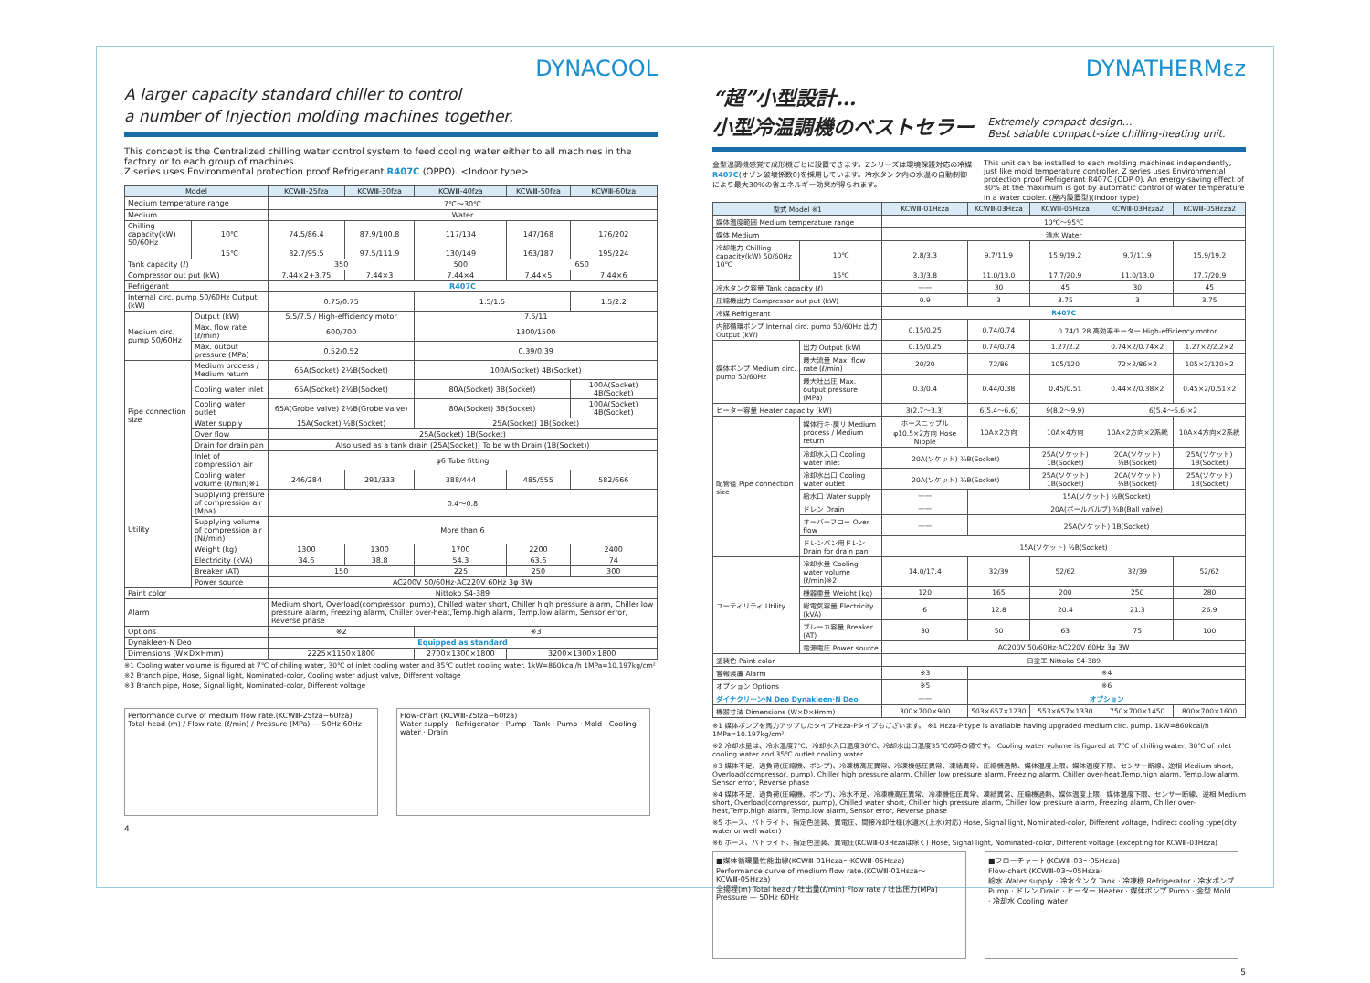DYNACOOL
A larger capacity standard chiller to control
a number of Injection molding machines together.
This concept is the Centralized chilling water control system to feed cooling water either to all machines in the factory or to each group of machines.
Z series uses Environmental protection proof Refrigerant R407C (OPPO). <Indoor type>
| Model | | KCWⅢ-25fza | KCWⅢ-30fza | KCWⅢ-40fza | KCWⅢ-50fza | KCWⅢ-60fza |
| --- | --- | --- | --- | --- | --- | --- |
| Medium temperature range | | 7℃〜30℃ | | | | |
| Medium | | Water | | | | |
| Chilling capacity(kW) 50/60Hz | 10℃ | 74.5/86.4 | 87.9/100.8 | 117/134 | 147/168 | 176/202 |
| | 15℃ | 82.7/95.5 | 97.5/111.9 | 130/149 | 163/187 | 195/224 |
| Tank capacity (ℓ) | | 350 | | 500 | 650 | |
| Compressor out put (kW) | | 7.44×2+3.75 | 7.44×3 | 7.44×4 | 7.44×5 | 7.44×6 |
| Refrigerant | | R407C | | | | |
| Internal circ. pump 50/60Hz Output (kW) | | 0.75/0.75 | | 1.5/1.5 | | 1.5/2.2 |
| Medium circ. pump 50/60Hz | Output (kW) | 5.5/7.5 / High-efficiency motor | | 7.5/11 | | |
| | Max. flow rate (ℓ/min) | 600/700 | | 1300/1500 | | |
| | Max. output pressure (MPa) | 0.52/0.52 | | 0.39/0.39 | | |
| Pipe connection size | Medium process / Medium return | 65A(Socket) 2½B(Socket) | | 100A(Socket) 4B(Socket) | | |
| | Cooling water inlet | 65A(Socket) 2½B(Socket) | | 80A(Socket) 3B(Socket) | | 100A(Socket) 4B(Socket) |
| | Cooling water outlet | 65A(Grobe valve) 2½B(Grobe valve) | | 80A(Socket) 3B(Socket) | | 100A(Socket) 4B(Socket) |
| | Water supply | 15A(Socket) ½B(Socket) | | 25A(Socket) 1B(Socket) | | |
| | Over flow | 25A(Socket) 1B(Socket) | | | | |
| | Drain for drain pan | Also used as a tank drain (25A(Socket)) To be with Drain (1B(Socket)) | | | | |
| | Inlet of compression air | φ6 Tube fitting | | | | |
| Utility | Cooling water volume (ℓ/min)※1 | 246/284 | 291/333 | 388/444 | 485/555 | 582/666 |
| | Supplying pressure of compression air (Mpa) | 0.4〜0.8 | | | | |
| | Supplying volume of compression air (Nℓ/min) | More than 6 | | | | |
| | Weight (kg) | 1300 | 1300 | 1700 | 2200 | 2400 |
| | Electricity (kVA) | 34.6 | 38.8 | 54.3 | 63.6 | 74 |
| | Breaker (AT) | 150 | | 225 | 250 | 300 |
| | Power source | AC200V 50/60Hz·AC220V 60Hz 3φ 3W | | | | |
| Paint color | | Nittoko S4-389 | | | | |
| Alarm | | Medium short, Overload(compressor, pump), Chilled water short, Chiller high pressure alarm, Chiller low pressure alarm, Freezing alarm, Chiller over-heat,Temp.high alarm, Temp.low alarm, Sensor error, Reverse phase | | | | |
| Options | | ※2 | | ※3 | | |
| Dynakleen·N Deo | | Equipped as standard | | | | |
| Dimensions (W×D×Hmm) | | 2225×1150×1800 | | 2700×1300×1800 | 3200×1300×1800 | |
※1 Cooling water volume is figured at 7℃ of chiling water, 30℃ of inlet cooling water and 35℃ outlet cooling water. 1kW=860kcal/h 1MPa=10.197kg/cm²
※2 Branch pipe, Hose, Signal light, Nominated-color, Cooling water adjust valve, Different voltage
※3 Branch pipe, Hose, Signal light, Nominated-color, Different voltage
Performance curve of medium flow rate.(KCWⅢ-25fza~60fza)
Total head (m) / Flow rate (ℓ/min) / Pressure (MPa) — 50Hz 60Hz
Flow-chart (KCWⅢ-25fza~60fza)
Water supply · Refrigerator · Pump · Tank · Pump · Mold · Cooling water · Drain
4
DYNATHERMεz
“超”小型設計…
小型冷温調機のベストセラー
Extremely compact design…
Best salable compact-size chilling-heating unit.
金型温調機感覚で成形機ごとに設置できます。Zシリーズは環境保護対応の冷媒R407C(オゾン破壊係数0)を採用しています。冷水タンク内の水温の自動制御により最大30%の省エネルギー効果が得られます。
This unit can be installed to each molding machines independently, just like mold temperature controller. Z series uses Environmental protection proof Refrigerant R407C (ODP 0). An energy-saving effect of 30% at the maximum is got by automatic control of water temperature in a water cooler. (屋内設置型)(Indoor type)
| 型式 Model ※1 | | KCWⅢ-01Hεza | KCWⅢ-03Hεza | KCWⅢ-05Hεza | KCWⅢ-03Hεza2 | KCWⅢ-05Hεza2 |
| --- | --- | --- | --- | --- | --- | --- |
| 媒体温度範囲 Medium temperature range | | 10℃〜95℃ | | | | |
| 媒体 Medium | | 清水 Water | | | | |
| 冷却能力 Chilling capacity(kW) 50/60Hz 10℃ | 10℃ | 2.8/3.3 | 9.7/11.9 | 15.9/19.2 | 9.7/11.9 | 15.9/19.2 |
| | 15℃ | 3.3/3.8 | 11.0/13.0 | 17.7/20.9 | 11.0/13.0 | 17.7/20.9 |
| 冷水タンク容量 Tank capacity (ℓ) | | —— | 30 | 45 | 30 | 45 |
| 圧縮機出力 Compressor out put (kW) | | 0.9 | 3 | 3.75 | 3 | 3.75 |
| 冷媒 Refrigerant | | R407C | | | | |
| 内部循環ポンプ Internal circ. pump 50/60Hz 出力 Output (kW) | | 0.15/0.25 | 0.74/0.74 | 0.74/1.28 高効率モーター High-efficiency motor | | |
| 媒体ポンプ Medium circ. pump 50/60Hz | 出力 Output (kW) | 0.15/0.25 | 0.74/0.74 | 1.27/2.2 | 0.74×2/0.74×2 | 1.27×2/2.2×2 |
| | 最大流量 Max. flow rate (ℓ/min) | 20/20 | 72/86 | 105/120 | 72×2/86×2 | 105×2/120×2 |
| | 最大吐出圧 Max. output pressure (MPa) | 0.3/0.4 | 0.44/0.38 | 0.45/0.51 | 0.44×2/0.38×2 | 0.45×2/0.51×2 |
| ヒーター容量 Heater capacity (kW) | | 3(2.7〜3.3) | 6(5.4〜6.6) | 9(8.2〜9.9) | 6(5.4〜6.6)×2 | |
| 配管径 Pipe connection size | 媒体行キ·戻リ Medium process / Medium return | ホースニップル φ10.5×2方向 Hose Nipple | 10A×2方向 | 10A×4方向 | 10A×2方向×2系統 | 10A×4方向×2系統 |
| | 冷却水入口 Cooling water inlet | 20A(ソケット) ¾B(Socket) | | 25A(ソケット) 1B(Socket) | 20A(ソケット) ¾B(Socket) | 25A(ソケット) 1B(Socket) |
| | 冷却水出口 Cooling water outlet | 20A(ソケット) ¾B(Socket) | | 25A(ソケット) 1B(Socket) | 20A(ソケット) ¾B(Socket) | 25A(ソケット) 1B(Socket) |
| | 給水口 Water supply | —— | 15A(ソケット) ½B(Socket) | | | |
| | ドレン Drain | —— | 20A(ボールバルブ) ¾B(Ball valve) | | | |
| | オーバーフロー Over flow | —— | 25A(ソケット) 1B(Socket) | | | |
| | ドレンパン用ドレン Drain for drain pan | 15A(ソケット) ½B(Socket) | | | | |
| ユーティリティ Utility | 冷却水量 Cooling water volume (ℓ/min)※2 | 14.0/17.4 | 32/39 | 52/62 | 32/39 | 52/62 |
| | 機器重量 Weight (kg) | 120 | 165 | 200 | 250 | 280 |
| | 総電気容量 Electricity (kVA) | 6 | 12.8 | 20.4 | 21.3 | 26.9 |
| | ブレーカ容量 Breaker (AT) | 30 | 50 | 63 | 75 | 100 |
| | 電源電圧 Power source | AC200V 50/60Hz·AC220V 60Hz 3φ 3W | | | | |
| 塗装色 Paint color | | 日塗工 Nittoko S4-389 | | | | |
| 警報装置 Alarm | | ※3 | ※4 | | | |
| オプション Options | | ※5 | ※6 | | | |
| ダイナクリーン·N Deo Dynakleen·N Deo | | —— | オプション | | | |
| 機器寸法 Dimensions (W×D×Hmm) | | 300×700×900 | 503×657×1230 | 553×657×1330 | 750×700×1450 | 800×700×1600 |
※1 媒体ポンプを馬力アップしたタイプHεza-Pタイプもございます。 ※1 Hεza-P type is available having upgraded medium circ. pump. 1kW=860kcal/h 1MPa=10.197kg/cm²
※2 冷却水量は、冷水温度7℃、冷却水入口温度30℃、冷却水出口温度35℃の時の値です。 Cooling water volume is figured at 7℃ of chiling water, 30℃ of inlet cooling water and 35℃ outlet cooling water.
※3 媒体不足、過負荷(圧縮機、ポンプ)、冷凍機高圧異常、冷凍機低圧異常、凍結異常、圧縮機過熱、媒体温度上限、媒体温度下限、センサー断線、逆相 Medium short, Overload(compressor, pump), Chiller high pressure alarm, Chiller low pressure alarm, Freezing alarm, Chiller over-heat,Temp.high alarm, Temp.low alarm, Sensor error, Reverse phase
※4 媒体不足、過負荷(圧縮機、ポンプ)、冷水不足、冷凍機高圧異常、冷凍機低圧異常、凍結異常、圧縮機過熱、媒体温度上限、媒体温度下限、センサー断線、逆相 Medium short, Overload(compressor, pump), Chilled water short, Chiller high pressure alarm, Chiller low pressure alarm, Freezing alarm, Chiller over-heat,Temp.high alarm, Temp.low alarm, Sensor error, Reverse phase
※5 ホース、パトライト、指定色塗装、異電圧、間接冷却仕様(水道水(上水)対応) Hose, Signal light, Nominated-color, Different voltage, Indirect cooling type(city water or well water)
※6 ホース、パトライト、指定色塗装、異電圧(KCWⅢ-03Hεzaは除く) Hose, Signal light, Nominated-color, Different voltage (excepting for KCWⅢ-03Hεza)
■媒体循環量性能曲線(KCWⅢ-01Hεza〜KCWⅢ-05Hεza)
Performance curve of medium flow rate.(KCWⅢ-01Hεza〜KCWⅢ-05Hεza)
全揚程(m) Total head / 吐出量(ℓ/min) Flow rate / 吐出圧力(MPa) Pressure — 50Hz 60Hz
■フローチャート(KCWⅢ-03〜05Hεza)
Flow-chart (KCWⅢ-03〜05Hεza)
給水 Water supply · 冷水タンク Tank · 冷凍機 Refrigerator · 冷水ポンプ Pump · ドレン Drain · ヒーター Heater · 媒体ポンプ Pump · 金型 Mold · 冷却水 Cooling water
5